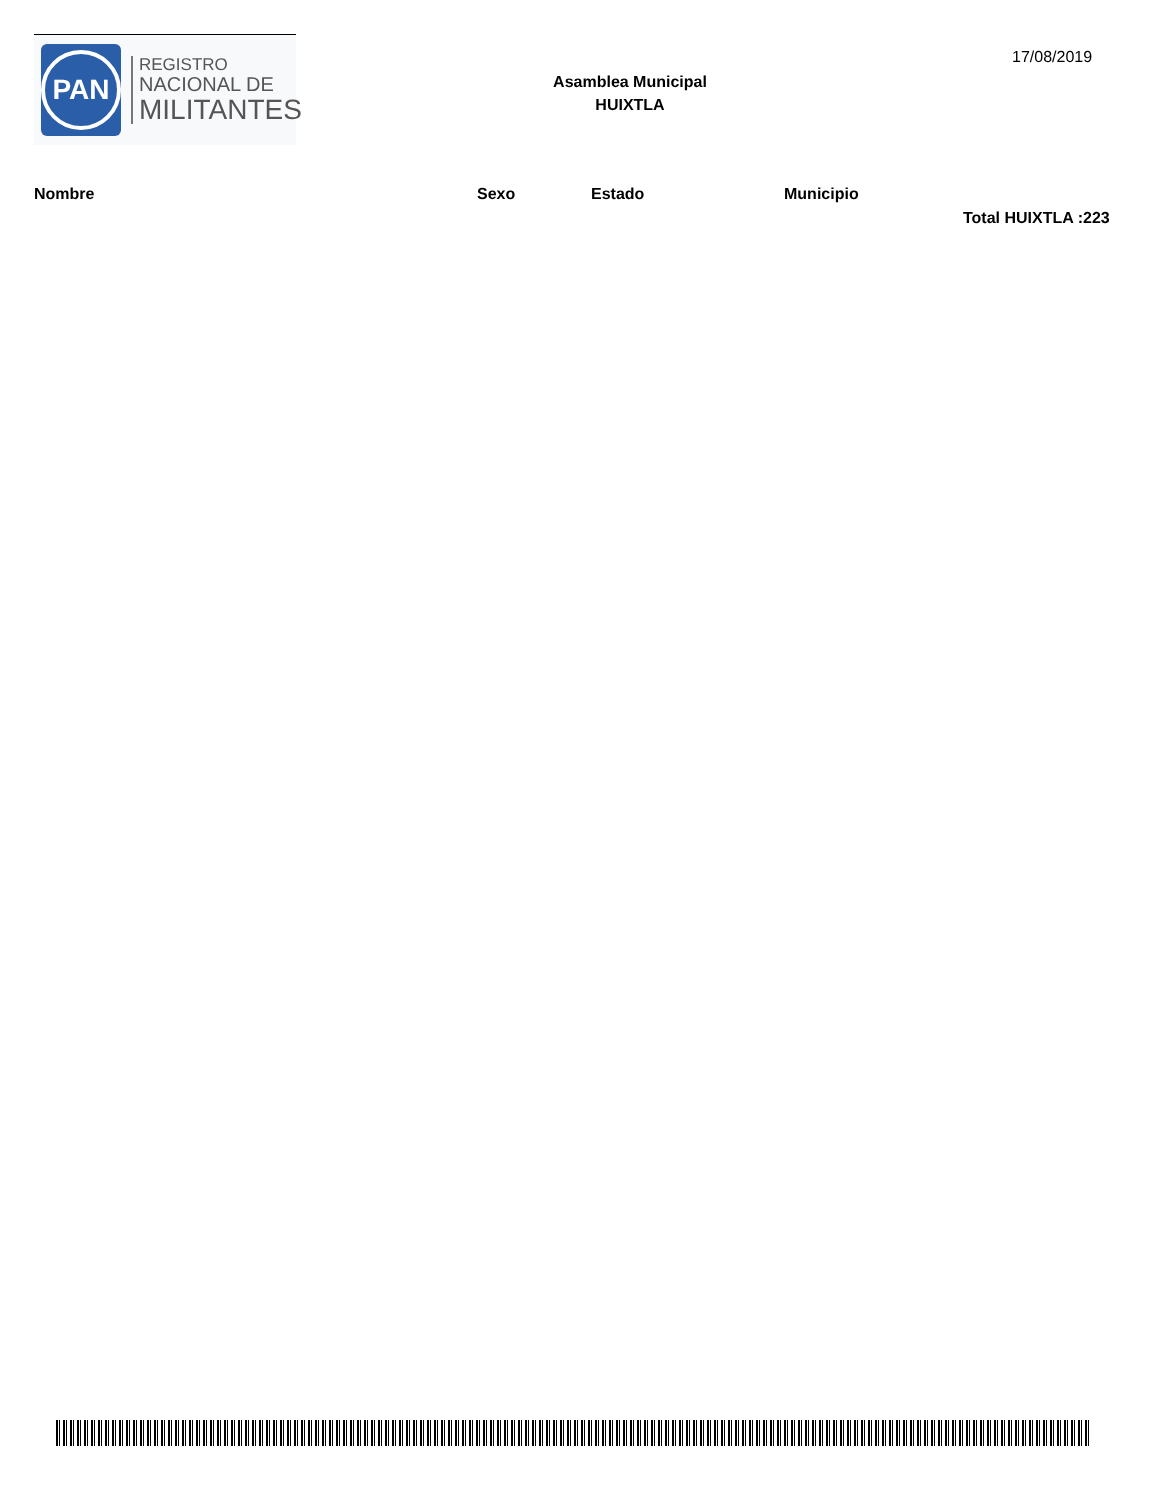PAN
REGISTRO
NACIONAL DE
MILITANTES
Asamblea Municipal
HUIXTLA
17/08/2019
| Nombre | Sexo | Estado | Municipio |
| --- | --- | --- | --- |
Total HUIXTLA :223